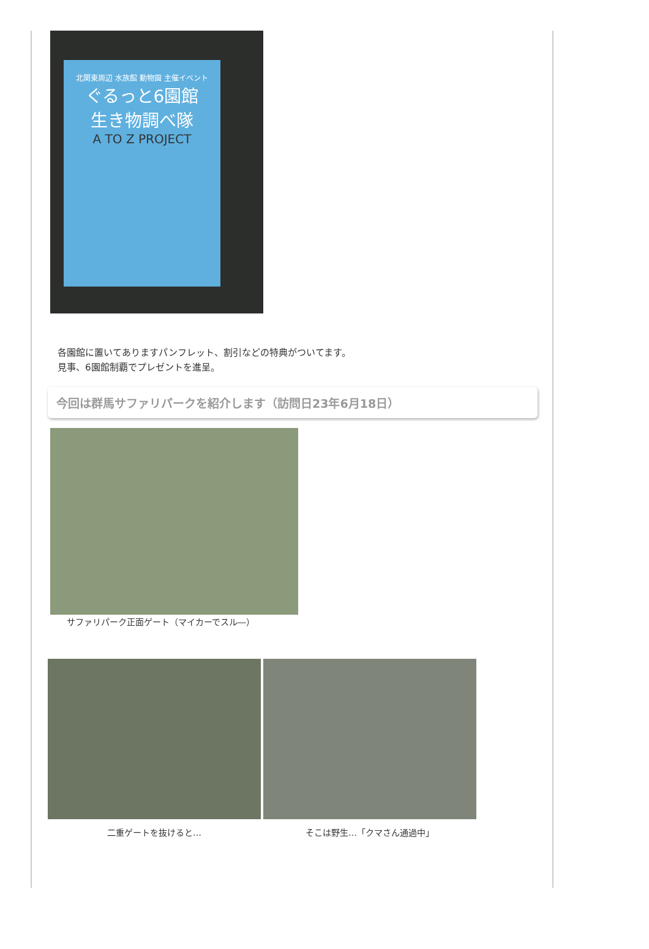北関東周辺 水族館 動物園 主催イベント
ぐるっと6園館
生き物調べ隊
A TO Z PROJECT
各園館に置いてありますパンフレット、割引などの特典がついてます。
見事、6園館制覇でプレゼントを進呈。
今回は群馬サファリパークを紹介します（訪問日23年6月18日）
サファリパーク正面ゲート（マイカーでスル―）
二重ゲートを抜けると… そこは野生…「クマさん通過中」